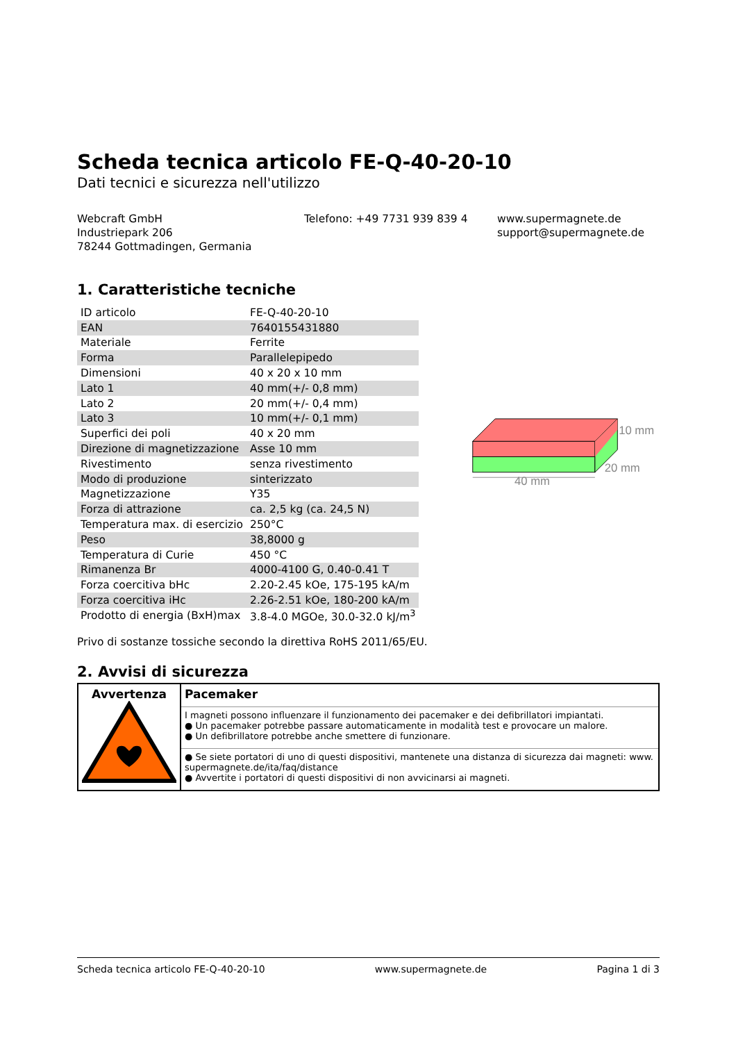Scheda tecnica articolo FE-Q-40-20-10
Dati tecnici e sicurezza nell'utilizzo
Webcraft GmbH
Industriepark 206
78244 Gottmadingen, Germania
Telefono: +49 7731 939 839 4 www.supermagnete.de
support@supermagnete.de
1. Caratteristiche tecniche
| ID articolo | FE-Q-40-20-10 |
| EAN | 7640155431880 |
| Materiale | Ferrite |
| Forma | Parallelepipedo |
| Dimensioni | 40 x 20 x 10 mm |
| Lato 1 | 40 mm(+/- 0,8 mm) |
| Lato 2 | 20 mm(+/- 0,4 mm) |
| Lato 3 | 10 mm(+/- 0,1 mm) |
| Superfici dei poli | 40 x 20 mm |
| Direzione di magnetizzazione | Asse 10 mm |
| Rivestimento | senza rivestimento |
| Modo di produzione | sinterizzato |
| Magnetizzazione | Y35 |
| Forza di attrazione | ca. 2,5 kg (ca. 24,5 N) |
| Temperatura max. di esercizio | 250°C |
| Peso | 38,8000 g |
| Temperatura di Curie | 450 °C |
| Rimanenza Br | 4000-4100 G, 0.40-0.41 T |
| Forza coercitiva bHc | 2.20-2.45 kOe, 175-195 kA/m |
| Forza coercitiva iHc | 2.26-2.51 kOe, 180-200 kA/m |
| Prodotto di energia (BxH)max | 3.8-4.0 MGOe, 30.0-32.0 kJ/m<sup>3</sup> |
10 mm
20 mm
40 mm
Privo di sostanze tossiche secondo la direttiva RoHS 2011/65/EU.
2. Avvisi di sicurezza
| Avvertenza | Pacemaker |
| | I magneti possono influenzare il funzionamento dei pacemaker e dei defibrillatori impiantati. ● Un pacemaker potrebbe passare automaticamente in modalità test e provocare un malore. ● Un defibrillatore potrebbe anche smettere di funzionare. |
| | ● Se siete portatori di uno di questi dispositivi, mantenete una distanza di sicurezza dai magneti: www. supermagnete.de/ita/faq/distance ● Avvertite i portatori di questi dispositivi di non avvicinarsi ai magneti. |
Scheda tecnica articolo FE-Q-40-20-10 www.supermagnete.de Pagina 1 di 3